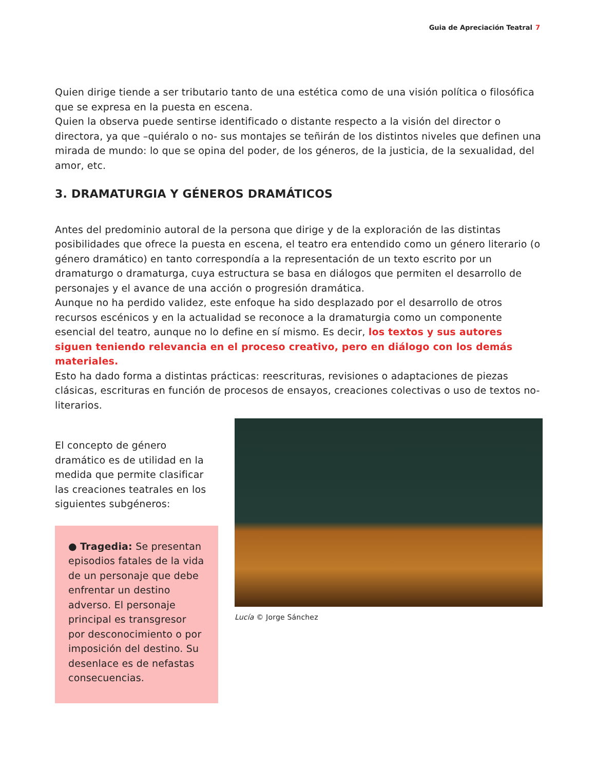Guia de Apreciación Teatral 7
Quien dirige tiende a ser tributario tanto de una estética como de una visión política o filosófica que se expresa en la puesta en escena.
Quien la observa puede sentirse identificado o distante respecto a la visión del director o directora, ya que –quiéralo o no- sus montajes se teñirán de los distintos niveles que definen una mirada de mundo: lo que se opina del poder, de los géneros, de la justicia, de la sexualidad, del amor, etc.
3. DRAMATURGIA Y GÉNEROS DRAMÁTICOS
Antes del predominio autoral de la persona que dirige y de la exploración de las distintas posibilidades que ofrece la puesta en escena, el teatro era entendido como un género literario (o género dramático) en tanto correspondía a la representación de un texto escrito por un dramaturgo o dramaturga, cuya estructura se basa en diálogos que permiten el desarrollo de personajes y el avance de una acción o progresión dramática.
Aunque no ha perdido validez, este enfoque ha sido desplazado por el desarrollo de otros recursos escénicos y en la actualidad se reconoce a la dramaturgia como un componente esencial del teatro, aunque no lo define en sí mismo. Es decir, los textos y sus autores siguen teniendo relevancia en el proceso creativo, pero en diálogo con los demás materiales.
Esto ha dado forma a distintas prácticas: reescrituras, revisiones o adaptaciones de piezas clásicas, escrituras en función de procesos de ensayos, creaciones colectivas o uso de textos no-literarios.
El concepto de género dramático es de utilidad en la medida que permite clasificar las creaciones teatrales en los siguientes subgéneros:
● Tragedia: Se presentan episodios fatales de la vida de un personaje que debe enfrentar un destino adverso. El personaje principal es transgresor por desconocimiento o por imposición del destino. Su desenlace es de nefastas consecuencias.
Lucía © Jorge Sánchez